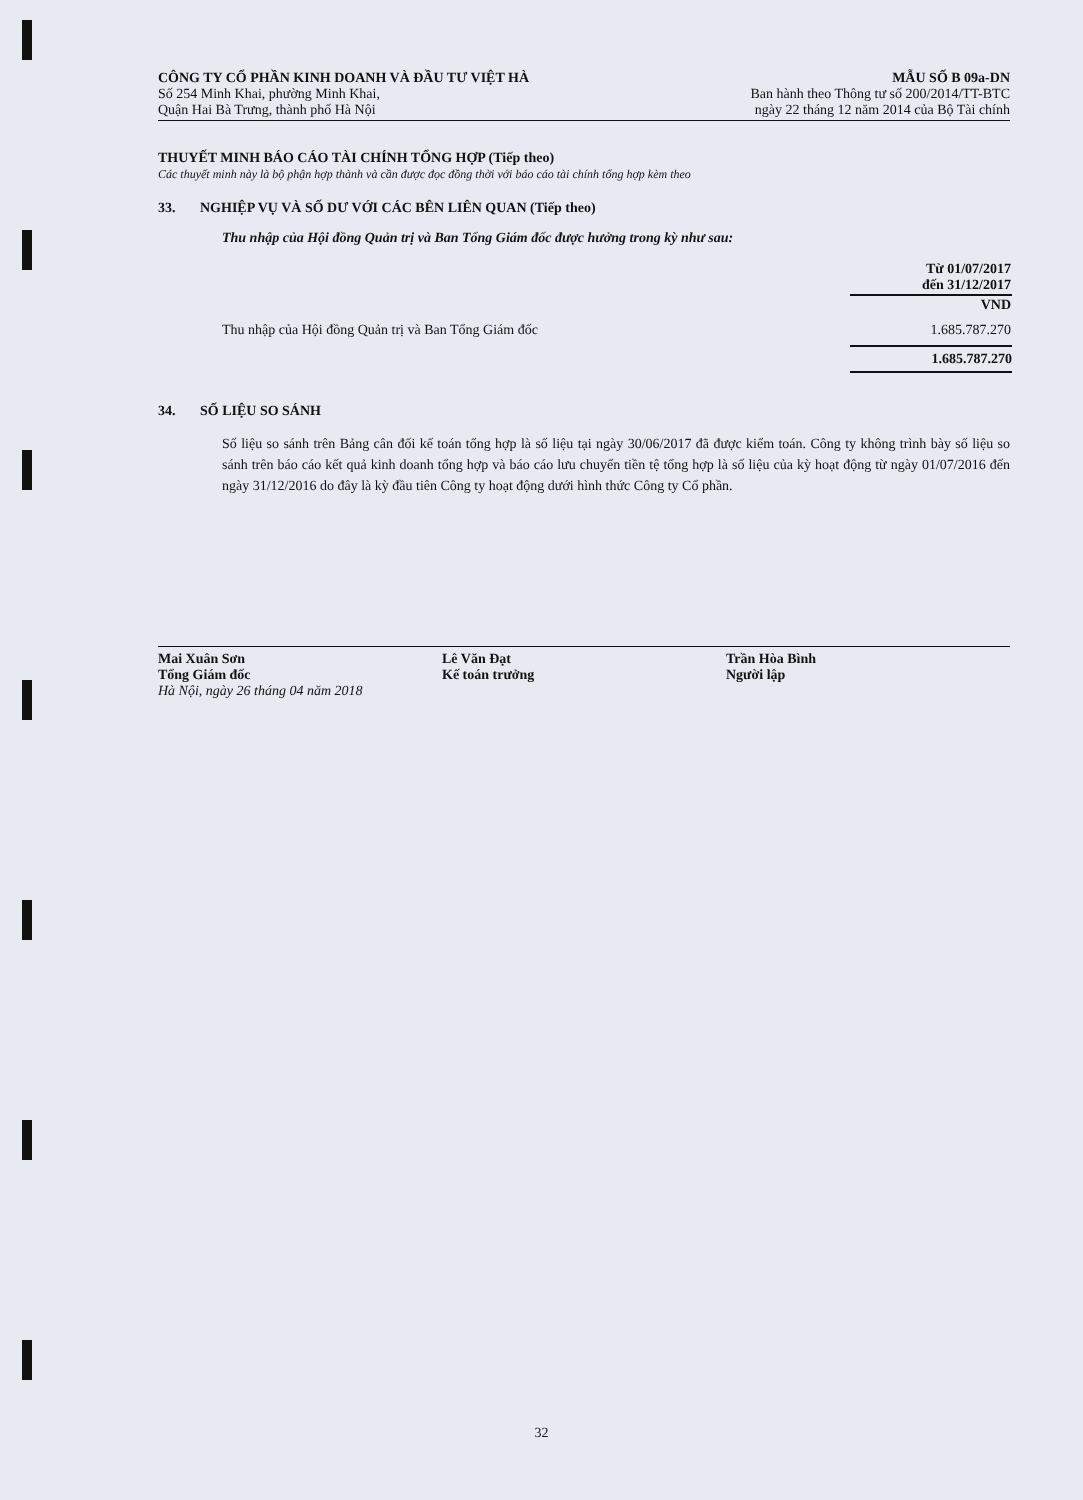CÔNG TY CỔ PHẦN KINH DOANH VÀ ĐẦU TƯ VIỆT HÀ
Số 254 Minh Khai, phường Minh Khai,
Quận Hai Bà Trưng, thành phố Hà Nội
MẪU SỐ B 09a-DN
Ban hành theo Thông tư số 200/2014/TT-BTC
ngày 22 tháng 12 năm 2014 của Bộ Tài chính
THUYẾT MINH BÁO CÁO TÀI CHÍNH TỔNG HỢP (Tiếp theo)
Các thuyết minh này là bộ phận hợp thành và cần được đọc đồng thời với báo cáo tài chính tổng hợp kèm theo
33. NGHIỆP VỤ VÀ SỐ DƯ VỚI CÁC BÊN LIÊN QUAN (Tiếp theo)
Thu nhập của Hội đồng Quản trị và Ban Tổng Giám đốc được hưởng trong kỳ như sau:
| | Từ 01/07/2017 đến 31/12/2017 |
| --- | --- |
| | VND |
| Thu nhập của Hội đồng Quản trị và Ban Tổng Giám đốc | 1.685.787.270 |
| | 1.685.787.270 |
34. SỐ LIỆU SO SÁNH
Số liệu so sánh trên Bảng cân đối kế toán tổng hợp là số liệu tại ngày 30/06/2017 đã được kiểm toán. Công ty không trình bày số liệu so sánh trên báo cáo kết quả kinh doanh tổng hợp và báo cáo lưu chuyển tiền tệ tổng hợp là số liệu của kỳ hoạt động từ ngày 01/07/2016 đến ngày 31/12/2016 do đây là kỳ đầu tiên Công ty hoạt động dưới hình thức Công ty Cổ phần.
Mai Xuân Sơn
Tổng Giám đốc
Hà Nội, ngày 26 tháng 04 năm 2018
Lê Văn Đạt
Kế toán trưởng
Trần Hòa Bình
Người lập
32